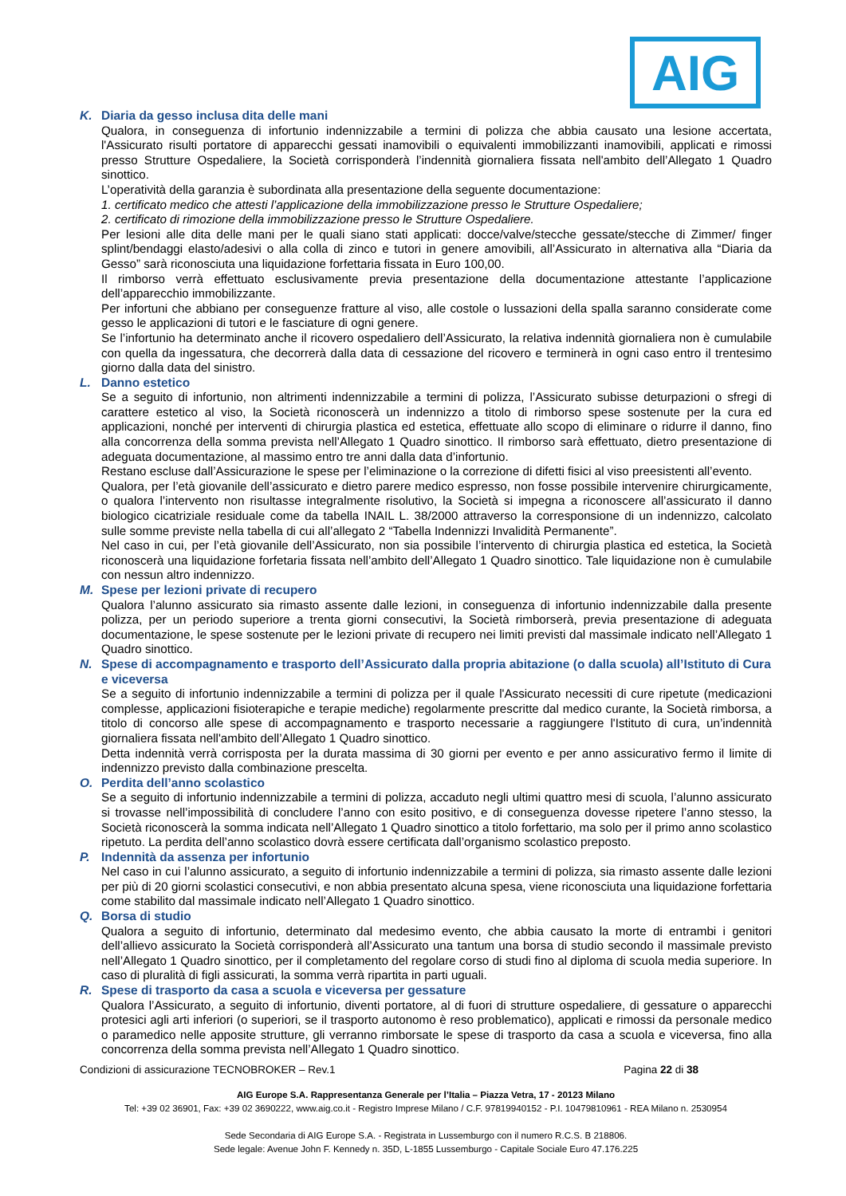AIG
K. Diaria da gesso inclusa dita delle mani
Qualora, in conseguenza di infortunio indennizzabile a termini di polizza che abbia causato una lesione accertata, l'Assicurato risulti portatore di apparecchi gessati inamovibili o equivalenti immobilizzanti inamovibili, applicati e rimossi presso Strutture Ospedaliere, la Società corrisponderà l’indennità giornaliera fissata nell'ambito dell’Allegato 1 Quadro sinottico.
L’operatività della garanzia è subordinata alla presentazione della seguente documentazione:
1. certificato medico che attesti l’applicazione della immobilizzazione presso le Strutture Ospedaliere;
2. certificato di rimozione della immobilizzazione presso le Strutture Ospedaliere.
Per lesioni alle dita delle mani per le quali siano stati applicati: docce/valve/stecche gessate/stecche di Zimmer/ finger splint/bendaggi elasto/adesivi o alla colla di zinco e tutori in genere amovibili, all’Assicurato in alternativa alla “Diaria da Gesso” sarà riconosciuta una liquidazione forfettaria fissata in Euro 100,00.
Il rimborso verrà effettuato esclusivamente previa presentazione della documentazione attestante l’applicazione dell’apparecchio immobilizzante.
Per infortuni che abbiano per conseguenze fratture al viso, alle costole o lussazioni della spalla saranno considerate come gesso le applicazioni di tutori e le fasciature di ogni genere.
Se l’infortunio ha determinato anche il ricovero ospedaliero dell’Assicurato, la relativa indennità giornaliera non è cumulabile con quella da ingessatura, che decorrerà dalla data di cessazione del ricovero e terminerà in ogni caso entro il trentesimo giorno dalla data del sinistro.
L. Danno estetico
Se a seguito di infortunio, non altrimenti indennizzabile a termini di polizza, l’Assicurato subisse deturpazioni o sfregi di carattere estetico al viso, la Società riconoscerà un indennizzo a titolo di rimborso spese sostenute per la cura ed applicazioni, nonché per interventi di chirurgia plastica ed estetica, effettuate allo scopo di eliminare o ridurre il danno, fino alla concorrenza della somma prevista nell’Allegato 1 Quadro sinottico. Il rimborso sarà effettuato, dietro presentazione di adeguata documentazione, al massimo entro tre anni dalla data d’infortunio.
Restano escluse dall’Assicurazione le spese per l’eliminazione o la correzione di difetti fisici al viso preesistenti all’evento.
Qualora, per l’età giovanile dell’assicurato e dietro parere medico espresso, non fosse possibile intervenire chirurgicamente, o qualora l’intervento non risultasse integralmente risolutivo, la Società si impegna a riconoscere all’assicurato il danno biologico cicatriziale residuale come da tabella INAIL L. 38/2000 attraverso la corresponsione di un indennizzo, calcolato sulle somme previste nella tabella di cui all’allegato 2 “Tabella Indennizzi Invalidità Permanente”.
Nel caso in cui, per l’età giovanile dell’Assicurato, non sia possibile l’intervento di chirurgia plastica ed estetica, la Società riconoscerà una liquidazione forfetaria fissata nell’ambito dell’Allegato 1 Quadro sinottico. Tale liquidazione non è cumulabile con nessun altro indennizzo.
M. Spese per lezioni private di recupero
Qualora l’alunno assicurato sia rimasto assente dalle lezioni, in conseguenza di infortunio indennizzabile dalla presente polizza, per un periodo superiore a trenta giorni consecutivi, la Società rimborserà, previa presentazione di adeguata documentazione, le spese sostenute per le lezioni private di recupero nei limiti previsti dal massimale indicato nell’Allegato 1 Quadro sinottico.
N. Spese di accompagnamento e trasporto dell’Assicurato dalla propria abitazione (o dalla scuola) all’Istituto di Cura e viceversa
Se a seguito di infortunio indennizzabile a termini di polizza per il quale l'Assicurato necessiti di cure ripetute (medicazioni complesse, applicazioni fisioterapiche e terapie mediche) regolarmente prescritte dal medico curante, la Società rimborsa, a titolo di concorso alle spese di accompagnamento e trasporto necessarie a raggiungere l'Istituto di cura, un’indennità giornaliera fissata nell'ambito dell’Allegato 1 Quadro sinottico.
Detta indennità verrà corrisposta per la durata massima di 30 giorni per evento e per anno assicurativo fermo il limite di indennizzo previsto dalla combinazione prescelta.
O. Perdita dell’anno scolastico
Se a seguito di infortunio indennizzabile a termini di polizza, accaduto negli ultimi quattro mesi di scuola, l’alunno assicurato si trovasse nell’impossibilità di concludere l’anno con esito positivo, e di conseguenza dovesse ripetere l’anno stesso, la Società riconoscerà la somma indicata nell’Allegato 1 Quadro sinottico a titolo forfettario, ma solo per il primo anno scolastico ripetuto. La perdita dell’anno scolastico dovrà essere certificata dall’organismo scolastico preposto.
P. Indennità da assenza per infortunio
Nel caso in cui l’alunno assicurato, a seguito di infortunio indennizzabile a termini di polizza, sia rimasto assente dalle lezioni per più di 20 giorni scolastici consecutivi, e non abbia presentato alcuna spesa, viene riconosciuta una liquidazione forfettaria come stabilito dal massimale indicato nell’Allegato 1 Quadro sinottico.
Q. Borsa di studio
Qualora a seguito di infortunio, determinato dal medesimo evento, che abbia causato la morte di entrambi i genitori dell’allievo assicurato la Società corrisponderà all’Assicurato una tantum una borsa di studio secondo il massimale previsto nell’Allegato 1 Quadro sinottico, per il completamento del regolare corso di studi fino al diploma di scuola media superiore. In caso di pluralità di figli assicurati, la somma verrà ripartita in parti uguali.
R. Spese di trasporto da casa a scuola e viceversa per gessature
Qualora l’Assicurato, a seguito di infortunio, diventi portatore, al di fuori di strutture ospedaliere, di gessature o apparecchi protesici agli arti inferiori (o superiori, se il trasporto autonomo è reso problematico), applicati e rimossi da personale medico o paramedico nelle apposite strutture, gli verranno rimborsate le spese di trasporto da casa a scuola e viceversa, fino alla concorrenza della somma prevista nell’Allegato 1 Quadro sinottico.
Condizioni di assicurazione TECNOBROKER – Rev.1 Pagina 22 di 38
AIG Europe S.A. Rappresentanza Generale per l’Italia – Piazza Vetra, 17 - 20123 Milano
Tel: +39 02 36901, Fax: +39 02 3690222, www.aig.co.it - Registro Imprese Milano / C.F. 97819940152 - P.I. 10479810961 - REA Milano n. 2530954
Sede Secondaria di AIG Europe S.A. - Registrata in Lussemburgo con il numero R.C.S. B 218806.
Sede legale: Avenue John F. Kennedy n. 35D, L-1855 Lussemburgo - Capitale Sociale Euro 47.176.225